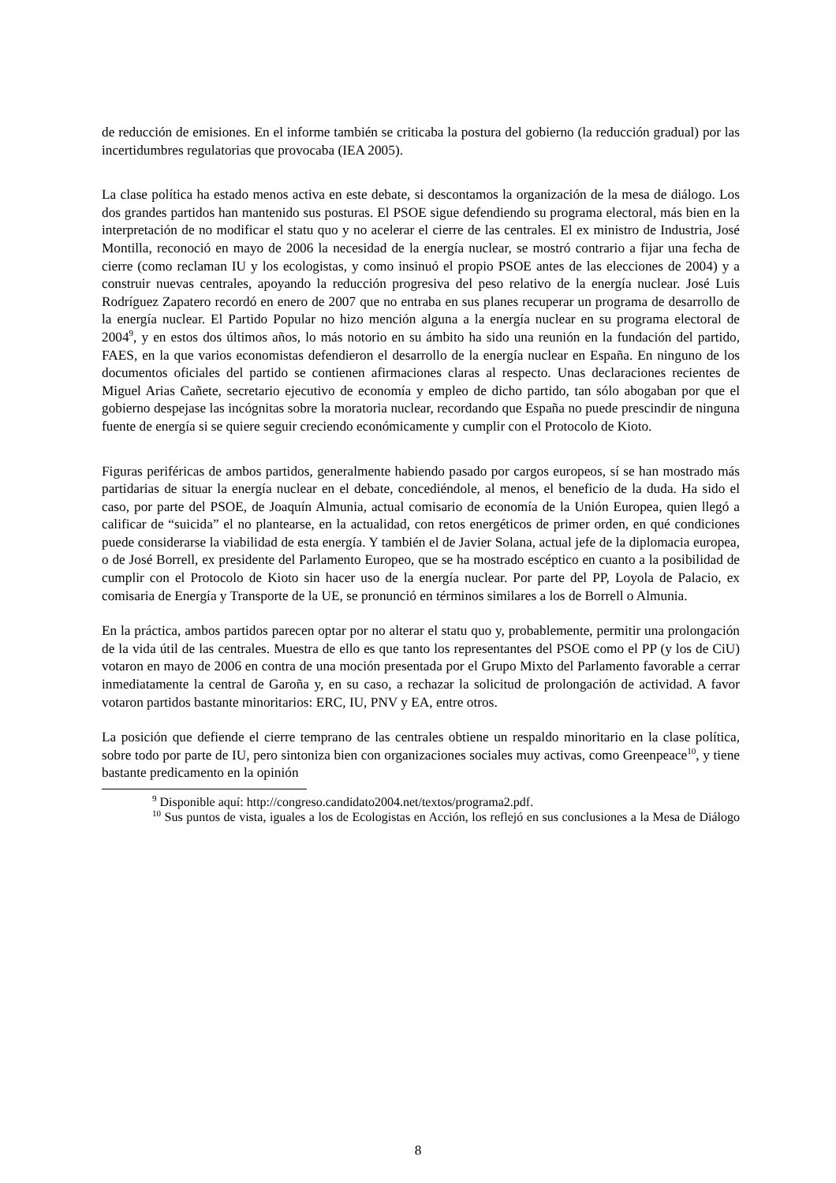de reducción de emisiones. En el informe también se criticaba la postura del gobierno (la reducción gradual) por las incertidumbres regulatorias que provocaba (IEA 2005).
La clase política ha estado menos activa en este debate, si descontamos la organización de la mesa de diálogo. Los dos grandes partidos han mantenido sus posturas. El PSOE sigue defendiendo su programa electoral, más bien en la interpretación de no modificar el statu quo y no acelerar el cierre de las centrales. El ex ministro de Industria, José Montilla, reconoció en mayo de 2006 la necesidad de la energía nuclear, se mostró contrario a fijar una fecha de cierre (como reclaman IU y los ecologistas, y como insinuó el propio PSOE antes de las elecciones de 2004) y a construir nuevas centrales, apoyando la reducción progresiva del peso relativo de la energía nuclear. José Luis Rodríguez Zapatero recordó en enero de 2007 que no entraba en sus planes recuperar un programa de desarrollo de la energía nuclear. El Partido Popular no hizo mención alguna a la energía nuclear en su programa electoral de 2004<sup>9</sup>, y en estos dos últimos años, lo más notorio en su ámbito ha sido una reunión en la fundación del partido, FAES, en la que varios economistas defendieron el desarrollo de la energía nuclear en España. En ninguno de los documentos oficiales del partido se contienen afirmaciones claras al respecto. Unas declaraciones recientes de Miguel Arias Cañete, secretario ejecutivo de economía y empleo de dicho partido, tan sólo abogaban por que el gobierno despejase las incógnitas sobre la moratoria nuclear, recordando que España no puede prescindir de ninguna fuente de energía si se quiere seguir creciendo económicamente y cumplir con el Protocolo de Kioto.
Figuras periféricas de ambos partidos, generalmente habiendo pasado por cargos europeos, sí se han mostrado más partidarias de situar la energía nuclear en el debate, concediéndole, al menos, el beneficio de la duda. Ha sido el caso, por parte del PSOE, de Joaquín Almunia, actual comisario de economía de la Unión Europea, quien llegó a calificar de “suicida” el no plantearse, en la actualidad, con retos energéticos de primer orden, en qué condiciones puede considerarse la viabilidad de esta energía. Y también el de Javier Solana, actual jefe de la diplomacia europea, o de José Borrell, ex presidente del Parlamento Europeo, que se ha mostrado escéptico en cuanto a la posibilidad de cumplir con el Protocolo de Kioto sin hacer uso de la energía nuclear. Por parte del PP, Loyola de Palacio, ex comisaria de Energía y Transporte de la UE, se pronunció en términos similares a los de Borrell o Almunia.
En la práctica, ambos partidos parecen optar por no alterar el statu quo y, probablemente, permitir una prolongación de la vida útil de las centrales. Muestra de ello es que tanto los representantes del PSOE como el PP (y los de CiU) votaron en mayo de 2006 en contra de una moción presentada por el Grupo Mixto del Parlamento favorable a cerrar inmediatamente la central de Garoña y, en su caso, a rechazar la solicitud de prolongación de actividad. A favor votaron partidos bastante minoritarios: ERC, IU, PNV y EA, entre otros.
La posición que defiende el cierre temprano de las centrales obtiene un respaldo minoritario en la clase política, sobre todo por parte de IU, pero sintoniza bien con organizaciones sociales muy activas, como Greenpeace<sup>10</sup>, y tiene bastante predicamento en la opinión
<sup>9</sup> Disponible aquí: http://congreso.candidato2004.net/textos/programa2.pdf.
<sup>10</sup> Sus puntos de vista, iguales a los de Ecologistas en Acción, los reflejó en sus conclusiones a la Mesa de Diálogo
8